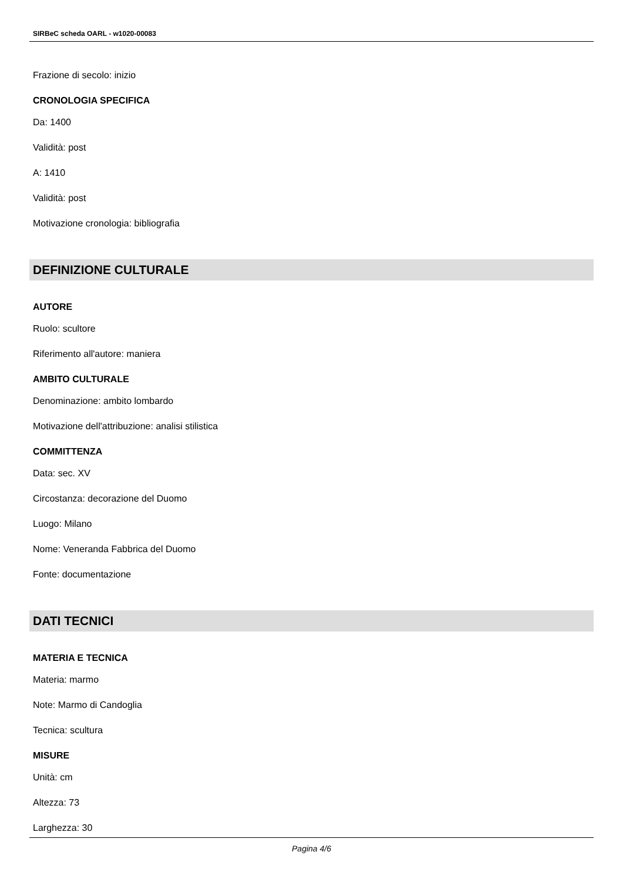SIRBeC scheda OARL - w1020-00083
Frazione di secolo: inizio
CRONOLOGIA SPECIFICA
Da: 1400
Validità: post
A: 1410
Validità: post
Motivazione cronologia: bibliografia
DEFINIZIONE CULTURALE
AUTORE
Ruolo: scultore
Riferimento all'autore: maniera
AMBITO CULTURALE
Denominazione: ambito lombardo
Motivazione dell'attribuzione: analisi stilistica
COMMITTENZA
Data: sec. XV
Circostanza: decorazione del Duomo
Luogo: Milano
Nome: Veneranda Fabbrica del Duomo
Fonte: documentazione
DATI TECNICI
MATERIA E TECNICA
Materia: marmo
Note: Marmo di Candoglia
Tecnica: scultura
MISURE
Unità: cm
Altezza: 73
Larghezza: 30
Pagina 4/6